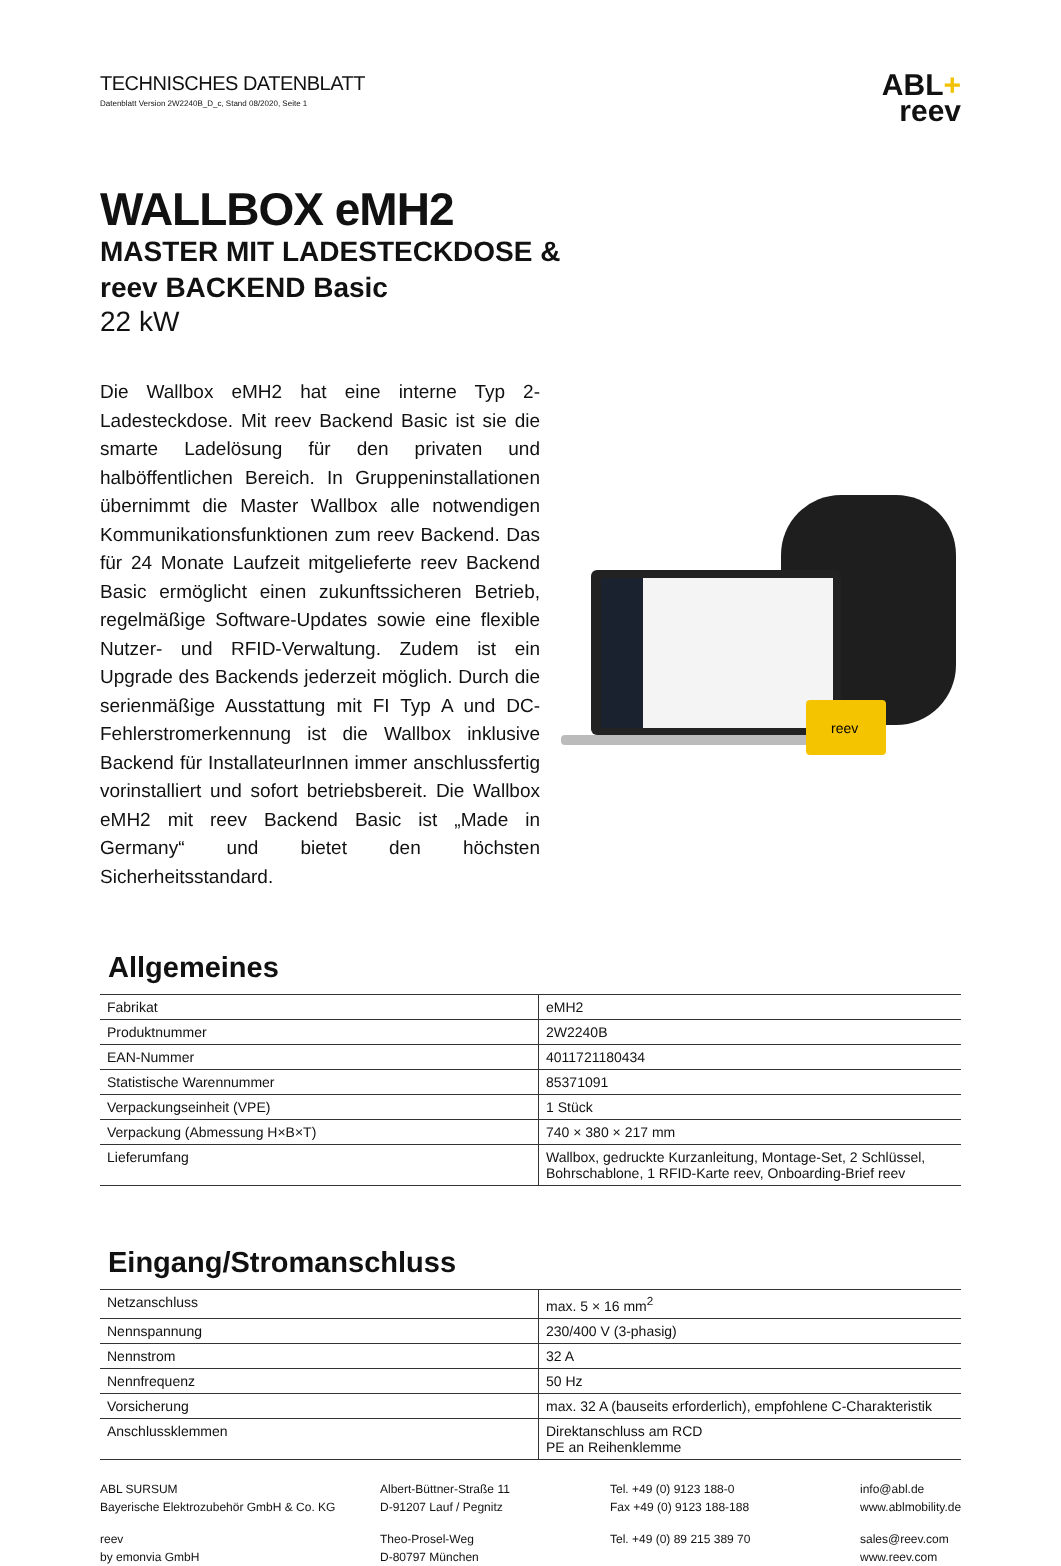TECHNISCHES DATENBLATT
Datenblatt Version 2W2240B_D_c, Stand 08/2020, Seite 1
ABL+
reev
WALLBOX eMH2
MASTER MIT LADESTECKDOSE &
reev BACKEND Basic
22 kW
Die Wallbox eMH2 hat eine interne Typ 2-Ladesteckdose. Mit reev Backend Basic ist sie die smarte Ladelösung für den privaten und halböffentlichen Bereich. In Gruppeninstallationen übernimmt die Master Wallbox alle notwendigen Kommunikationsfunktionen zum reev Backend. Das für 24 Monate Laufzeit mitgelieferte reev Backend Basic ermöglicht einen zukunftssicheren Betrieb, regelmäßige Software-Updates sowie eine flexible Nutzer- und RFID-Verwaltung. Zudem ist ein Upgrade des Backends jederzeit möglich. Durch die serienmäßige Ausstattung mit FI Typ A und DC-Fehlerstromerkennung ist die Wallbox inklusive Backend für InstallateurInnen immer anschlussfertig vorinstalliert und sofort betriebsbereit. Die Wallbox eMH2 mit reev Backend Basic ist „Made in Germany“ und bietet den höchsten Sicherheitsstandard.
reev
Allgemeines
| Fabrikat | eMH2 |
| Produktnummer | 2W2240B |
| EAN-Nummer | 4011721180434 |
| Statistische Warennummer | 85371091 |
| Verpackungseinheit (VPE) | 1 Stück |
| Verpackung (Abmessung H×B×T) | 740 × 380 × 217 mm |
| Lieferumfang | Wallbox, gedruckte Kurzanleitung, Montage-Set, 2 Schlüssel, Bohrschablone, 1 RFID-Karte reev, Onboarding-Brief reev |
Eingang/Stromanschluss
| Netzanschluss | max. 5 × 16 mm<sup>2</sup> |
| Nennspannung | 230/400 V (3-phasig) |
| Nennstrom | 32 A |
| Nennfrequenz | 50 Hz |
| Vorsicherung | max. 32 A (bauseits erforderlich), empfohlene C-Charakteristik |
| Anschlussklemmen | Direktanschluss am RCD PE an Reihenklemme |
ABL SURSUM
Bayerische Elektrozubehör GmbH & Co. KG
Albert-Büttner-Straße 11
D-91207 Lauf / Pegnitz
Tel. +49 (0) 9123 188-0
Fax +49 (0) 9123 188-188
info@abl.de
www.ablmobility.de
reev
by emonvia GmbH
Theo-Prosel-Weg
D-80797 München
Tel. +49 (0) 89 215 389 70
sales@reev.com
www.reev.com